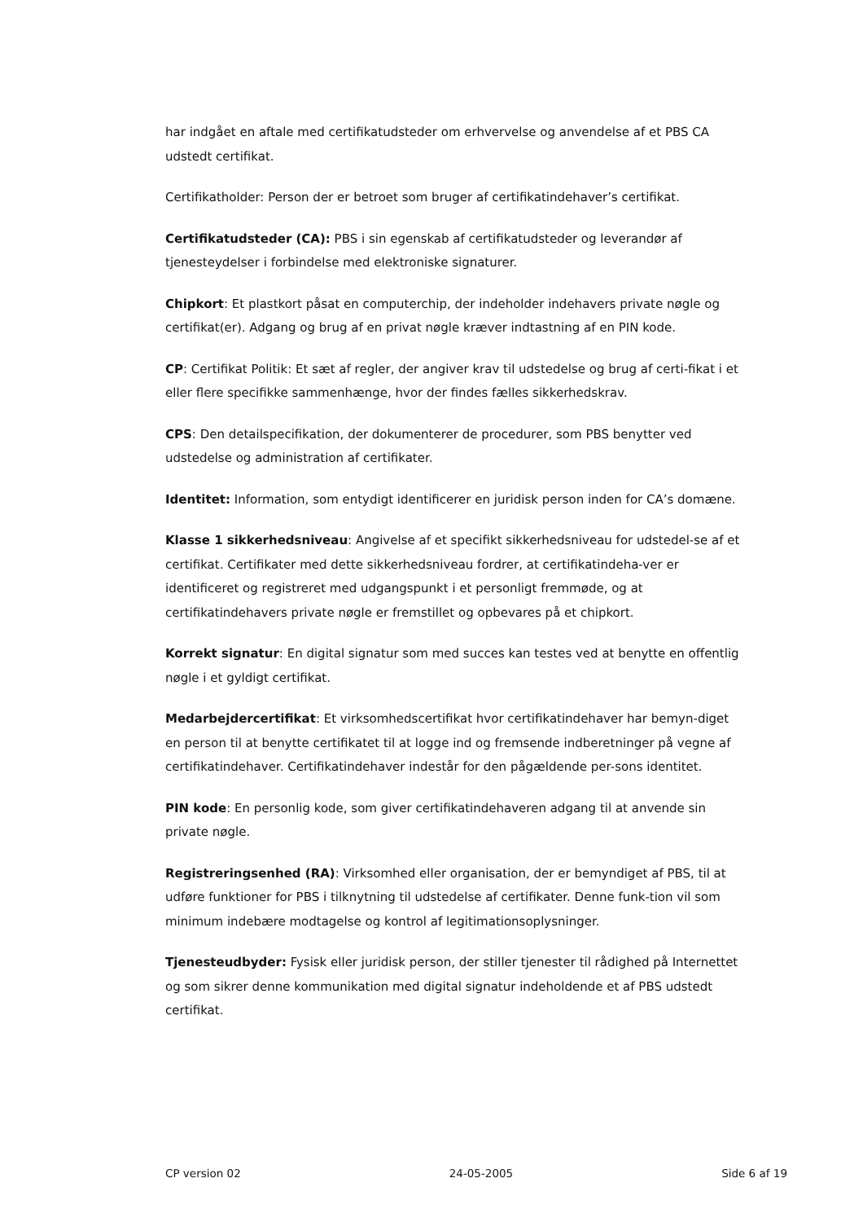har indgået en aftale med certifikatudsteder om erhvervelse og anvendelse af et PBS CA udstedt certifikat.
Certifikatholder: Person der er betroet som bruger af certifikatindehaver’s certifikat.
Certifikatudsteder (CA): PBS i sin egenskab af certifikatudsteder og leverandør af tjenesteydelser i forbindelse med elektroniske signaturer.
Chipkort: Et plastkort påsat en computerchip, der indeholder indehavers private nøgle og certifikat(er). Adgang og brug af en privat nøgle kræver indtastning af en PIN kode.
CP: Certifikat Politik: Et sæt af regler, der angiver krav til udstedelse og brug af certi-fikat i et eller flere specifikke sammenhænge, hvor der findes fælles sikkerhedskrav.
CPS: Den detailspecifikation, der dokumenterer de procedurer, som PBS benytter ved udstedelse og administration af certifikater.
Identitet: Information, som entydigt identificerer en juridisk person inden for CA’s domæne.
Klasse 1 sikkerhedsniveau: Angivelse af et specifikt sikkerhedsniveau for udstedel-se af et certifikat. Certifikater med dette sikkerhedsniveau fordrer, at certifikatindeha-ver er identificeret og registreret med udgangspunkt i et personligt fremmøde, og at certifikatindehavers private nøgle er fremstillet og opbevares på et chipkort.
Korrekt signatur: En digital signatur som med succes kan testes ved at benytte en offentlig nøgle i et gyldigt certifikat.
Medarbejdercertifikat: Et virksomhedscertifikat hvor certifikatindehaver har bemyn-diget en person til at benytte certifikatet til at logge ind og fremsende indberetninger på vegne af certifikatindehaver. Certifikatindehaver indestår for den pågældende per-sons identitet.
PIN kode: En personlig kode, som giver certifikatindehaveren adgang til at anvende sin private nøgle.
Registreringsenhed (RA): Virksomhed eller organisation, der er bemyndiget af PBS, til at udføre funktioner for PBS i tilknytning til udstedelse af certifikater. Denne funk-tion vil som minimum indebære modtagelse og kontrol af legitimationsoplysninger.
Tjenesteudbyder: Fysisk eller juridisk person, der stiller tjenester til rådighed på Internettet og som sikrer denne kommunikation med digital signatur indeholdende et af PBS udstedt certifikat.
CP version 02 24-05-2005 Side 6 af 19